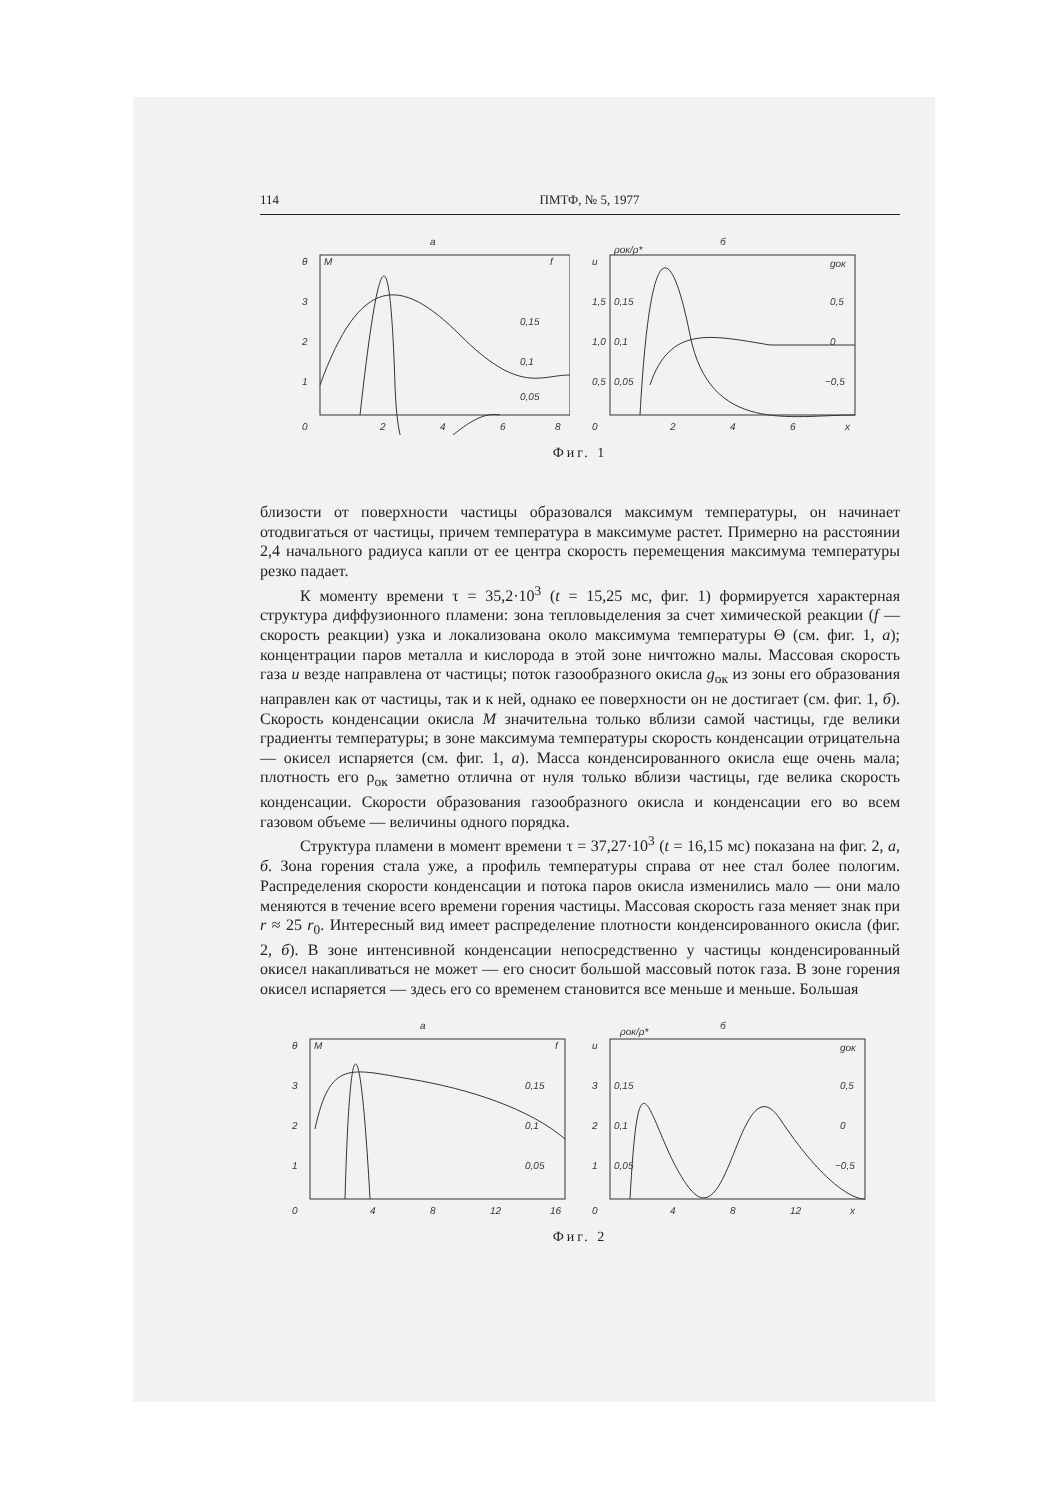114 ПМТФ, № 5, 1977
а
θ
M
f
3
2
1
0,15
0,1
0,05
0
2
4
6
8
б
u
ρок/ρ*
gок
1,5
1,0
0,5
0,15
0,1
0,05
0,5
0
−0,5
0
2
4
6
x
Фиг. 1
близости от поверхности частицы образовался максимум температуры, он начинает отодвигаться от частицы, причем температура в максимуме растет. Примерно на расстоянии 2,4 начального радиуса капли от ее центра скорость перемещения максимума температуры резко падает.
К моменту времени τ = 35,2·10<sup>3</sup> (t = 15,25 мс, фиг. 1) формируется характерная структура диффузионного пламени: зона тепловыделения за счет химической реакции (f — скорость реакции) узка и локализована около максимума температуры Θ (см. фиг. 1, а); концентрации паров металла и кислорода в этой зоне ничтожно малы. Массовая скорость газа u везде направлена от частицы; поток газообразного окисла g<sub>ок</sub> из зоны его образования направлен как от частицы, так и к ней, однако ее поверхности он не достигает (см. фиг. 1, б). Скорость конденсации окисла M значительна только вблизи самой частицы, где велики градиенты температуры; в зоне максимума температуры скорость конденсации отрицательна — окисел испаряется (см. фиг. 1, а). Масса конденсированного окисла еще очень мала; плотность его ρ<sub>ок</sub> заметно отлична от нуля только вблизи частицы, где велика скорость конденсации. Скорости образования газообразного окисла и конденсации его во всем газовом объеме — величины одного порядка.
Структура пламени в момент времени τ = 37,27·10<sup>3</sup> (t = 16,15 мс) показана на фиг. 2, а, б. Зона горения стала уже, а профиль температуры справа от нее стал более пологим. Распределения скорости конденсации и потока паров окисла изменились мало — они мало меняются в течение всего времени горения частицы. Массовая скорость газа меняет знак при r ≈ 25 r<sub>0</sub>. Интересный вид имеет распределение плотности конденсированного окисла (фиг. 2, б). В зоне интенсивной конденсации непосредственно у частицы конденсированный окисел накапливаться не может — его сносит большой массовый поток газа. В зоне горения окисел испаряется — здесь его со временем становится все меньше и меньше. Большая
а
θ
M
f
3
2
1
0,15
0,1
0,05
0
4
8
12
16
б
u
ρок/ρ*
gок
3
2
1
0,15
0,1
0,05
0,5
0
−0,5
0
4
8
12
x
Фиг. 2